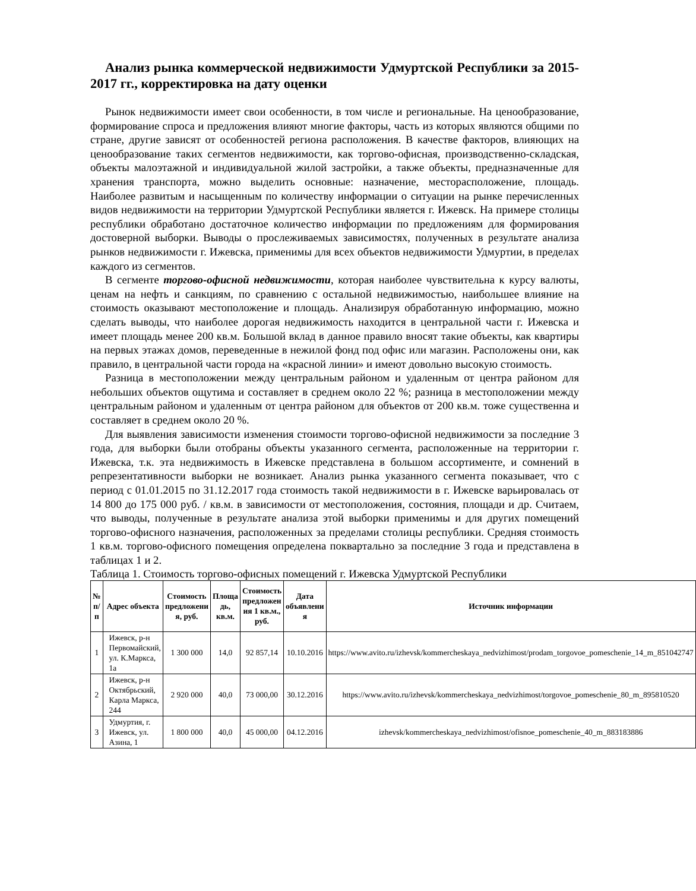Анализ рынка коммерческой недвижимости Удмуртской Республики за 2015-2017 гг., корректировка на дату оценки
Рынок недвижимости имеет свои особенности, в том числе и региональные. На ценообразование, формирование спроса и предложения влияют многие факторы, часть из которых являются общими по стране, другие зависят от особенностей региона расположения. В качестве факторов, влияющих на ценообразование таких сегментов недвижимости, как торгово-офисная, производственно-складская, объекты малоэтажной и индивидуальной жилой застройки, а также объекты, предназначенные для хранения транспорта, можно выделить основные: назначение, месторасположение, площадь. Наиболее развитым и насыщенным по количеству информации о ситуации на рынке перечисленных видов недвижимости на территории Удмуртской Республики является г. Ижевск. На примере столицы республики обработано достаточное количество информации по предложениям для формирования достоверной выборки. Выводы о прослеживаемых зависимостях, полученных в результате анализа рынков недвижимости г. Ижевска, применимы для всех объектов недвижимости Удмуртии, в пределах каждого из сегментов.
В сегменте торгово-офисной недвижимости, которая наиболее чувствительна к курсу валюты, ценам на нефть и санкциям, по сравнению с остальной недвижимостью, наибольшее влияние на стоимость оказывают местоположение и площадь. Анализируя обработанную информацию, можно сделать выводы, что наиболее дорогая недвижимость находится в центральной части г. Ижевска и имеет площадь менее 200 кв.м. Большой вклад в данное правило вносят такие объекты, как квартиры на первых этажах домов, переведенные в нежилой фонд под офис или магазин. Расположены они, как правило, в центральной части города на «красной линии» и имеют довольно высокую стоимость.
Разница в местоположении между центральным районом и удаленным от центра районом для небольших объектов ощутима и составляет в среднем около 22 %; разница в местоположении между центральным районом и удаленным от центра районом для объектов от 200 кв.м. тоже существенна и составляет в среднем около 20 %.
Для выявления зависимости изменения стоимости торгово-офисной недвижимости за последние 3 года, для выборки были отобраны объекты указанного сегмента, расположенные на территории г. Ижевска, т.к. эта недвижимость в Ижевске представлена в большом ассортименте, и сомнений в репрезентативности выборки не возникает. Анализ рынка указанного сегмента показывает, что с период с 01.01.2015 по 31.12.2017 года стоимость такой недвижимости в г. Ижевске варьировалась от 14 800 до 175 000 руб. / кв.м. в зависимости от местоположения, состояния, площади и др. Считаем, что выводы, полученные в результате анализа этой выборки применимы и для других помещений торгово-офисного назначения, расположенных за пределами столицы республики. Средняя стоимость 1 кв.м. торгово-офисного помещения определена поквартально за последние 3 года и представлена в таблицах 1 и 2.
Таблица 1. Стоимость торгово-офисных помещений г. Ижевска Удмуртской Республики
| № п/п | Адрес объекта | Стоимость предложени я, руб. | Площа дь, кв.м. | Стоимость предложен ия 1 кв.м., руб. | Дата объявлени я | Источник информации |
| --- | --- | --- | --- | --- | --- | --- |
| 1 | Ижевск, р-н Первомайский, ул. К.Маркса, 1а | 1 300 000 | 14,0 | 92 857,14 | 10.10.2016 | https://www.avito.ru/izhevsk/kommercheskaya_nedvizhimost/prodam_torgovoe_pomeschenie_14_m_851042747 |
| 2 | Ижевск, р-н Октябрьский, Карла Маркса, 244 | 2 920 000 | 40,0 | 73 000,00 | 30.12.2016 | https://www.avito.ru/izhevsk/kommercheskaya_nedvizhimost/torgovoe_pomeschenie_80_m_895810520 |
| 3 | Удмуртия, г. Ижевск, ул. Азина, 1 | 1 800 000 | 40,0 | 45 000,00 | 04.12.2016 | izhevsk/kommercheskaya_nedvizhimost/ofisnoe_pomeschenie_40_m_883183886 |